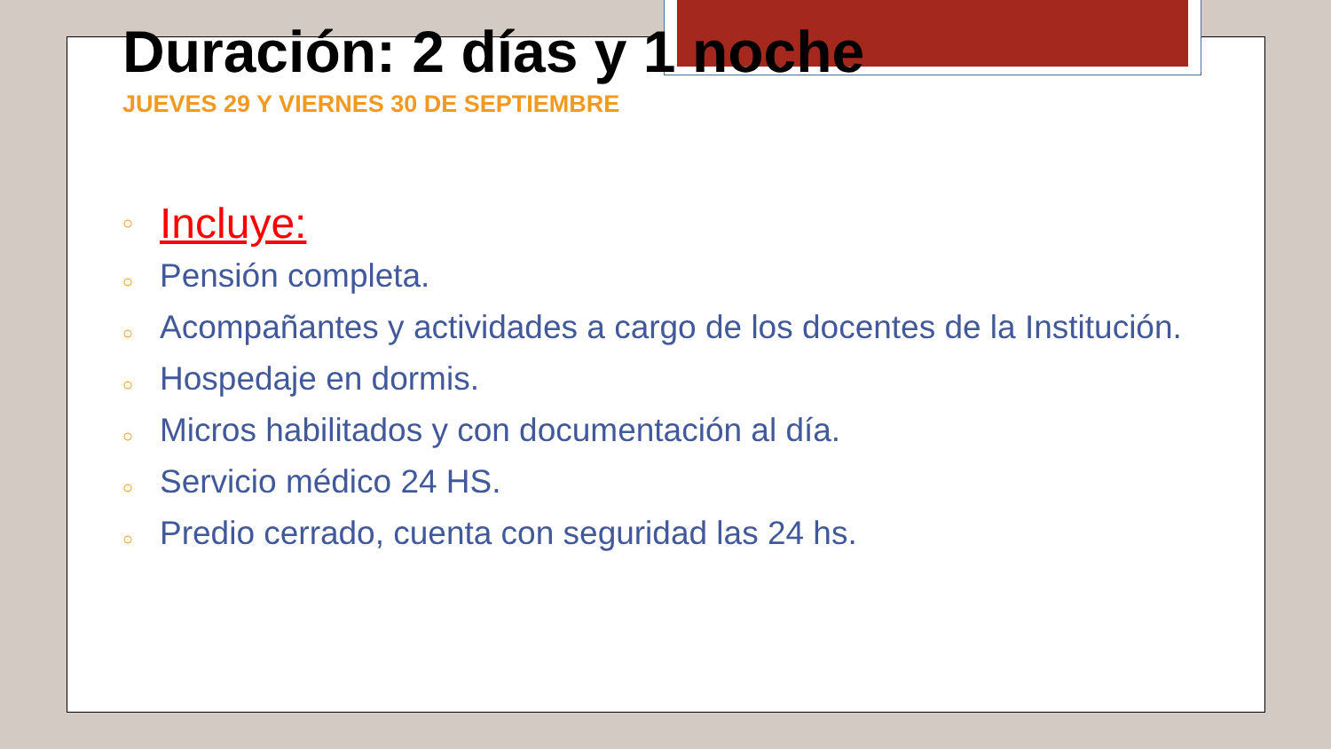Duración: 2 días y 1 noche
JUEVES 29 Y VIERNES 30 DE SEPTIEMBRE
○ Incluye:
○ Pensión completa.
○ Acompañantes y actividades a cargo de los docentes de la Institución.
○ Hospedaje en dormis.
○ Micros habilitados y con documentación al día.
○ Servicio médico 24 HS.
○ Predio cerrado, cuenta con seguridad las 24 hs.